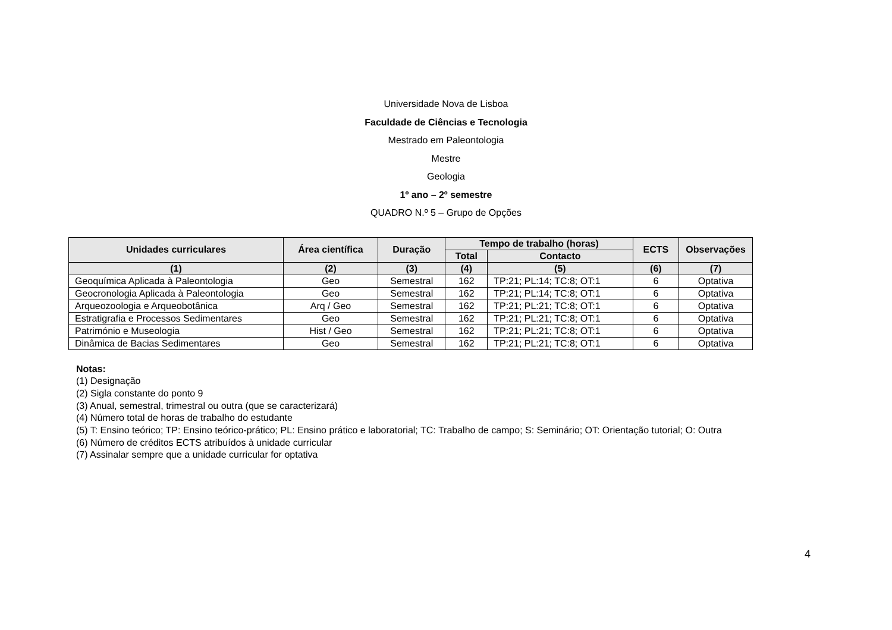Universidade Nova de Lisboa
Faculdade de Ciências e Tecnologia
Mestrado em Paleontologia
Mestre
Geologia
1º ano – 2º semestre
QUADRO N.º 5 – Grupo de Opções
| Unidades curriculares | Área científica | Duração | Tempo de trabalho (horas) | | ECTS | Observações |
| --- | --- | --- | --- | --- | --- | --- |
| | | | Total | Contacto | | |
| (1) | (2) | (3) | (4) | (5) | (6) | (7) |
| Geoquímica Aplicada à Paleontologia | Geo | Semestral | 162 | TP:21; PL:14; TC:8; OT:1 | 6 | Optativa |
| Geocronologia Aplicada à Paleontologia | Geo | Semestral | 162 | TP:21; PL:14; TC:8; OT:1 | 6 | Optativa |
| Arqueozoologia e Arqueobotânica | Arq / Geo | Semestral | 162 | TP:21; PL:21; TC:8; OT:1 | 6 | Optativa |
| Estratigrafia e Processos Sedimentares | Geo | Semestral | 162 | TP:21; PL:21; TC:8; OT:1 | 6 | Optativa |
| Património e Museologia | Hist / Geo | Semestral | 162 | TP:21; PL:21; TC:8; OT:1 | 6 | Optativa |
| Dinâmica de Bacias Sedimentares | Geo | Semestral | 162 | TP:21; PL:21; TC:8; OT:1 | 6 | Optativa |
Notas:
(1) Designação
(2) Sigla constante do ponto 9
(3) Anual, semestral, trimestral ou outra (que se caracterizará)
(4) Número total de horas de trabalho do estudante
(5) T: Ensino teórico; TP: Ensino teórico-prático; PL: Ensino prático e laboratorial; TC: Trabalho de campo; S: Seminário; OT: Orientação tutorial; O: Outra
(6) Número de créditos ECTS atribuídos à unidade curricular
(7) Assinalar sempre que a unidade curricular for optativa
4